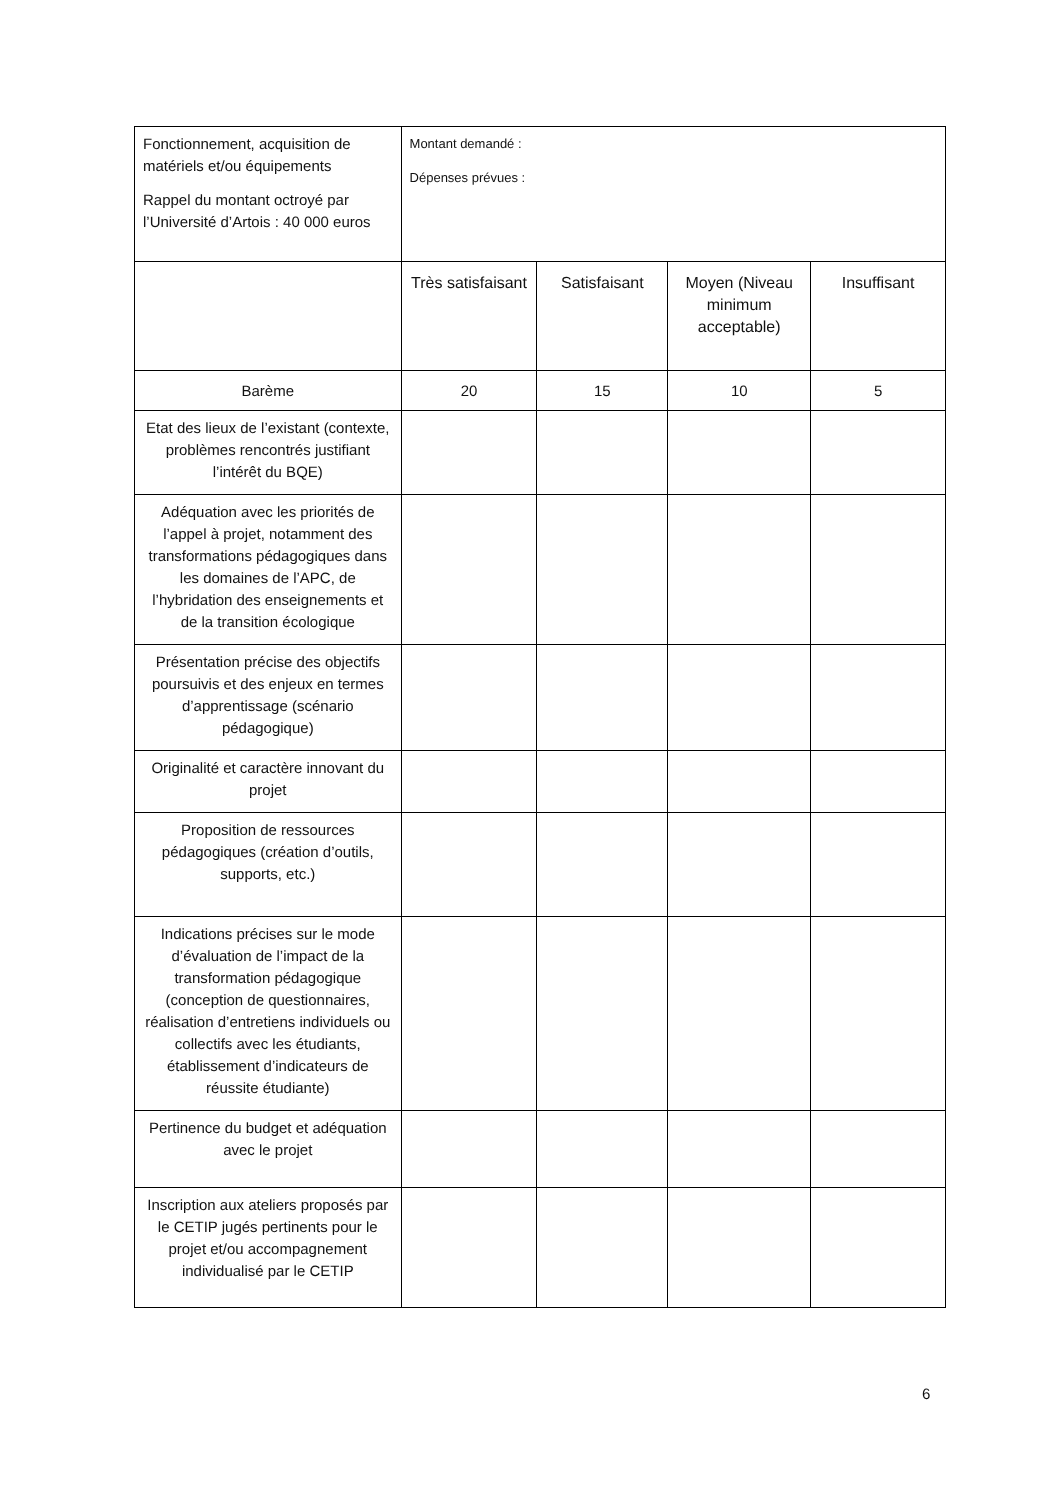| Fonctionnement, acquisition de matériels et/ou équipements Rappel du montant octroyé par l’Université d’Artois : 40 000 euros | Montant demandé : Dépenses prévues : | | | |
| | Très satisfaisant | Satisfaisant | Moyen (Niveau minimum acceptable) | Insuffisant |
| Barème | 20 | 15 | 10 | 5 |
| Etat des lieux de l’existant (contexte, problèmes rencontrés justifiant l’intérêt du BQE) | | | | |
| Adéquation avec les priorités de l’appel à projet, notamment des transformations pédagogiques dans les domaines de l’APC, de l’hybridation des enseignements et de la transition écologique | | | | |
| Présentation précise des objectifs poursuivis et des enjeux en termes d’apprentissage (scénario pédagogique) | | | | |
| Originalité et caractère innovant du projet | | | | |
| Proposition de ressources pédagogiques (création d’outils, supports, etc.) | | | | |
| Indications précises sur le mode d’évaluation de l’impact de la transformation pédagogique (conception de questionnaires, réalisation d’entretiens individuels ou collectifs avec les étudiants, établissement d’indicateurs de réussite étudiante) | | | | |
| Pertinence du budget et adéquation avec le projet | | | | |
| Inscription aux ateliers proposés par le CETIP jugés pertinents pour le projet et/ou accompagnement individualisé par le CETIP | | | | |
6